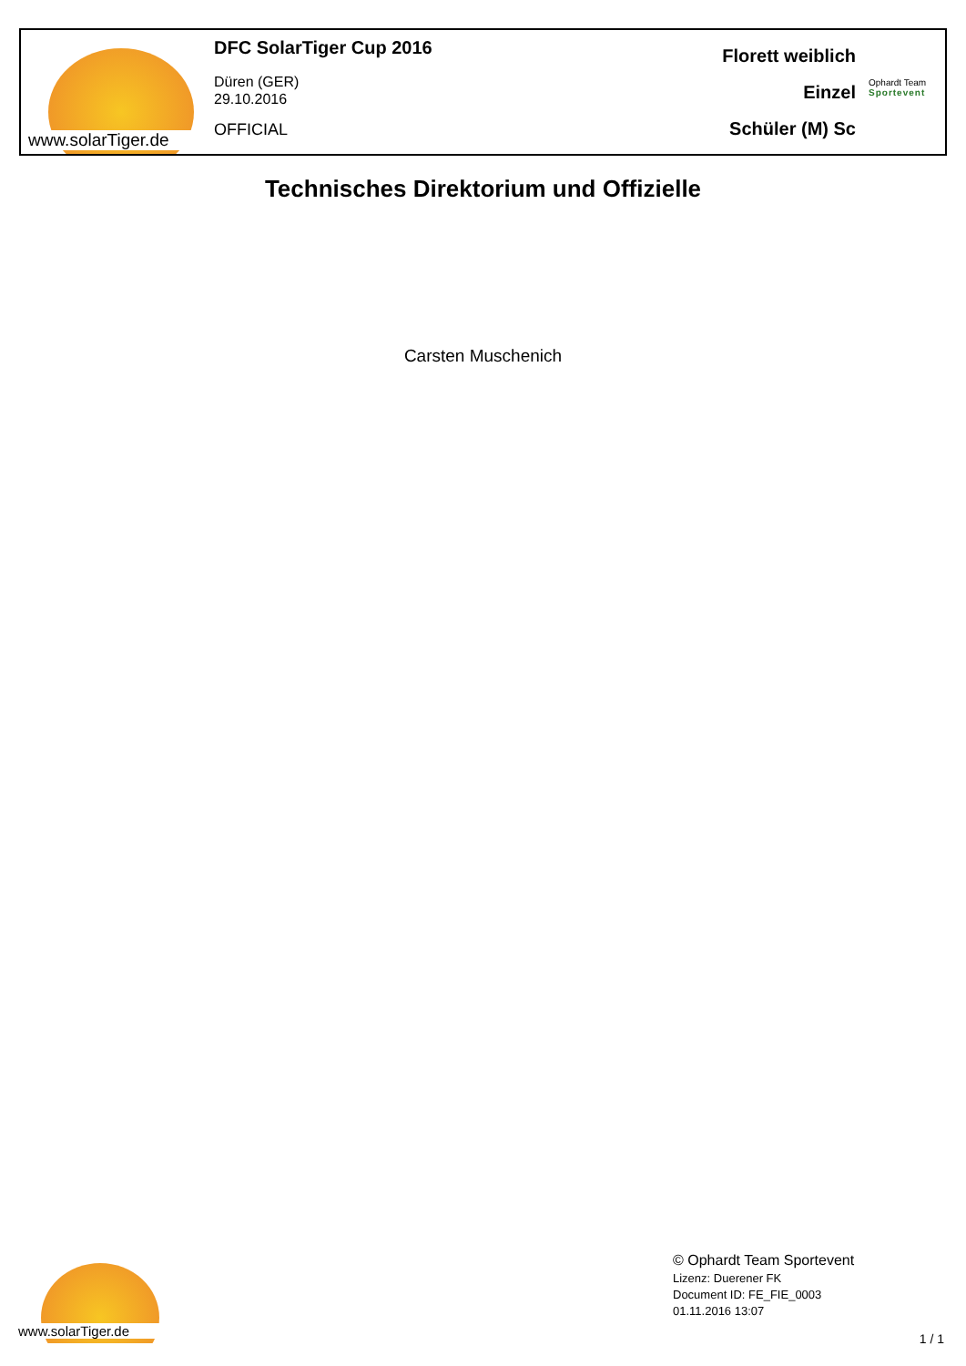www.solarTiger.de
DFC SolarTiger Cup 2016
Düren (GER)
29.10.2016
OFFICIAL
Florett weiblich
Einzel
Schüler (M) Sc
Ophardt Team
Sportevent
Technisches Direktorium und Offizielle
Carsten Muschenich
www.solarTiger.de
© Ophardt Team Sportevent
Lizenz: Duerener FK
Document ID: FE_FIE_0003
01.11.2016 13:07
1 / 1